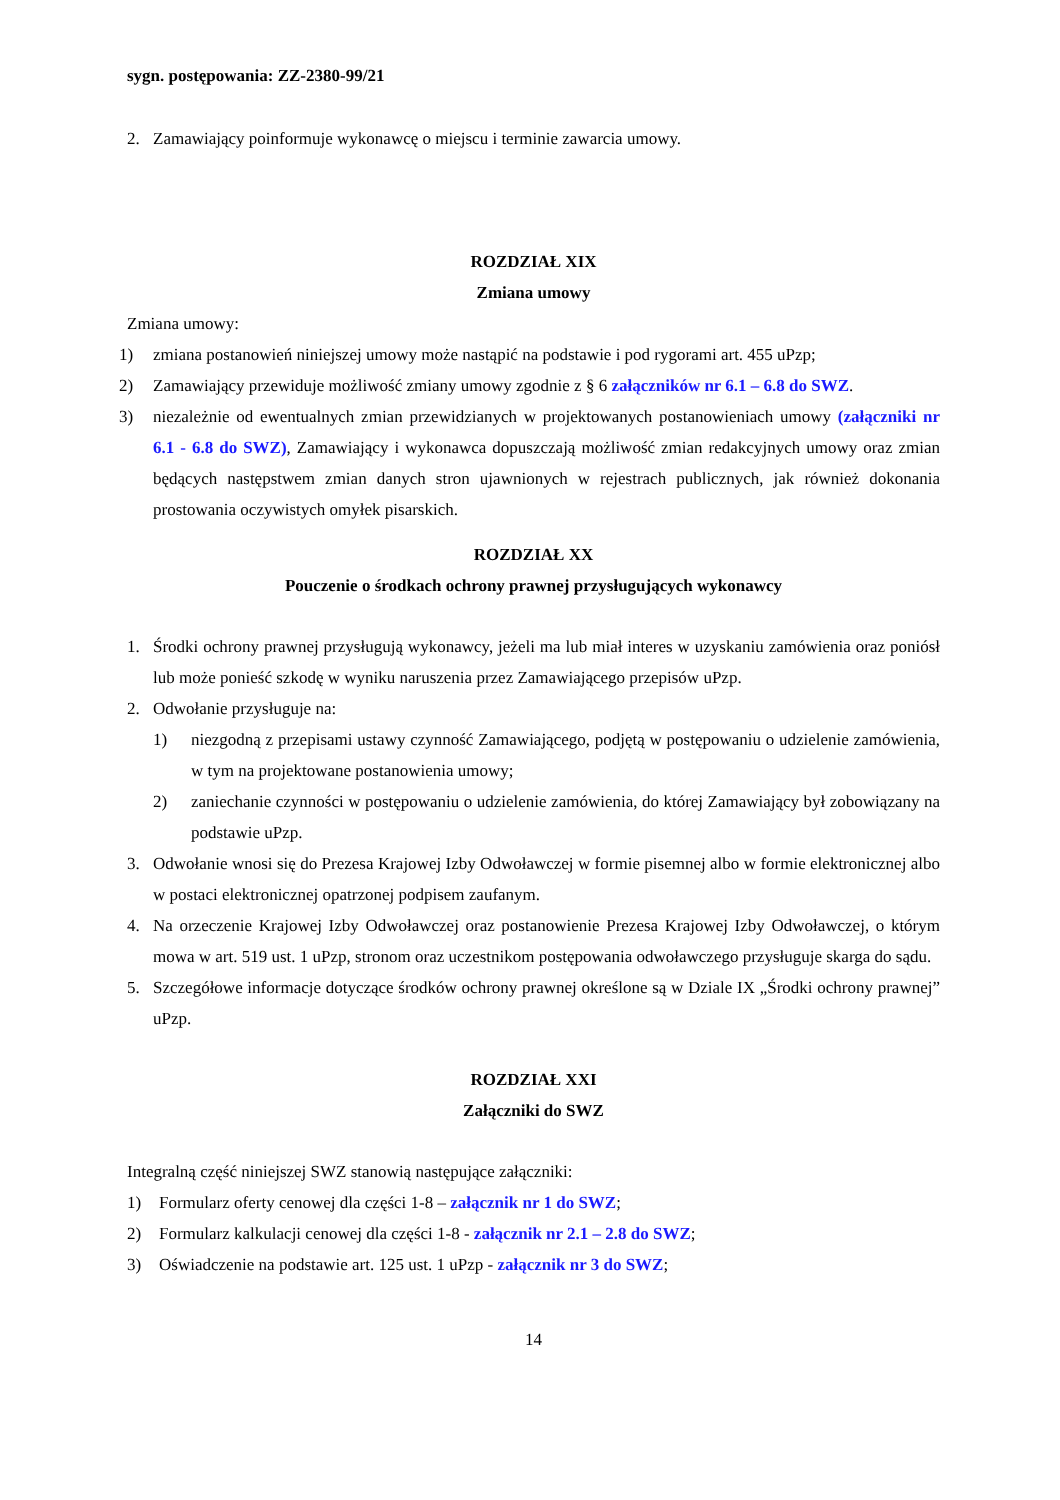sygn. postępowania: ZZ-2380-99/21
2. Zamawiający poinformuje wykonawcę o miejscu i terminie zawarcia umowy.
ROZDZIAŁ XIX
Zmiana umowy
Zmiana umowy:
1) zmiana postanowień niniejszej umowy może nastąpić na podstawie i pod rygorami art. 455 uPzp;
2) Zamawiający przewiduje możliwość zmiany umowy zgodnie z § 6 załączników nr 6.1 – 6.8 do SWZ.
3) niezależnie od ewentualnych zmian przewidzianych w projektowanych postanowieniach umowy (załączniki nr 6.1 - 6.8 do SWZ), Zamawiający i wykonawca dopuszczają możliwość zmian redakcyjnych umowy oraz zmian będących następstwem zmian danych stron ujawnionych w rejestrach publicznych, jak również dokonania prostowania oczywistych omyłek pisarskich.
ROZDZIAŁ XX
Pouczenie o środkach ochrony prawnej przysługujących wykonawcy
1. Środki ochrony prawnej przysługują wykonawcy, jeżeli ma lub miał interes w uzyskaniu zamówienia oraz poniósł lub może ponieść szkodę w wyniku naruszenia przez Zamawiającego przepisów uPzp.
2. Odwołanie przysługuje na:
1) niezgodną z przepisami ustawy czynność Zamawiającego, podjętą w postępowaniu o udzielenie zamówienia, w tym na projektowane postanowienia umowy;
2) zaniechanie czynności w postępowaniu o udzielenie zamówienia, do której Zamawiający był zobowiązany na podstawie uPzp.
3. Odwołanie wnosi się do Prezesa Krajowej Izby Odwoławczej w formie pisemnej albo w formie elektronicznej albo w postaci elektronicznej opatrzonej podpisem zaufanym.
4. Na orzeczenie Krajowej Izby Odwoławczej oraz postanowienie Prezesa Krajowej Izby Odwoławczej, o którym mowa w art. 519 ust. 1 uPzp, stronom oraz uczestnikom postępowania odwoławczego przysługuje skarga do sądu.
5. Szczegółowe informacje dotyczące środków ochrony prawnej określone są w Dziale IX „Środki ochrony prawnej” uPzp.
ROZDZIAŁ XXI
Załączniki do SWZ
Integralną część niniejszej SWZ stanowią następujące załączniki:
1) Formularz oferty cenowej dla części 1-8 – załącznik nr 1 do SWZ;
2) Formularz kalkulacji cenowej dla części 1-8 - załącznik nr 2.1 – 2.8 do SWZ;
3) Oświadczenie na podstawie art. 125 ust. 1 uPzp - załącznik nr 3 do SWZ;
14